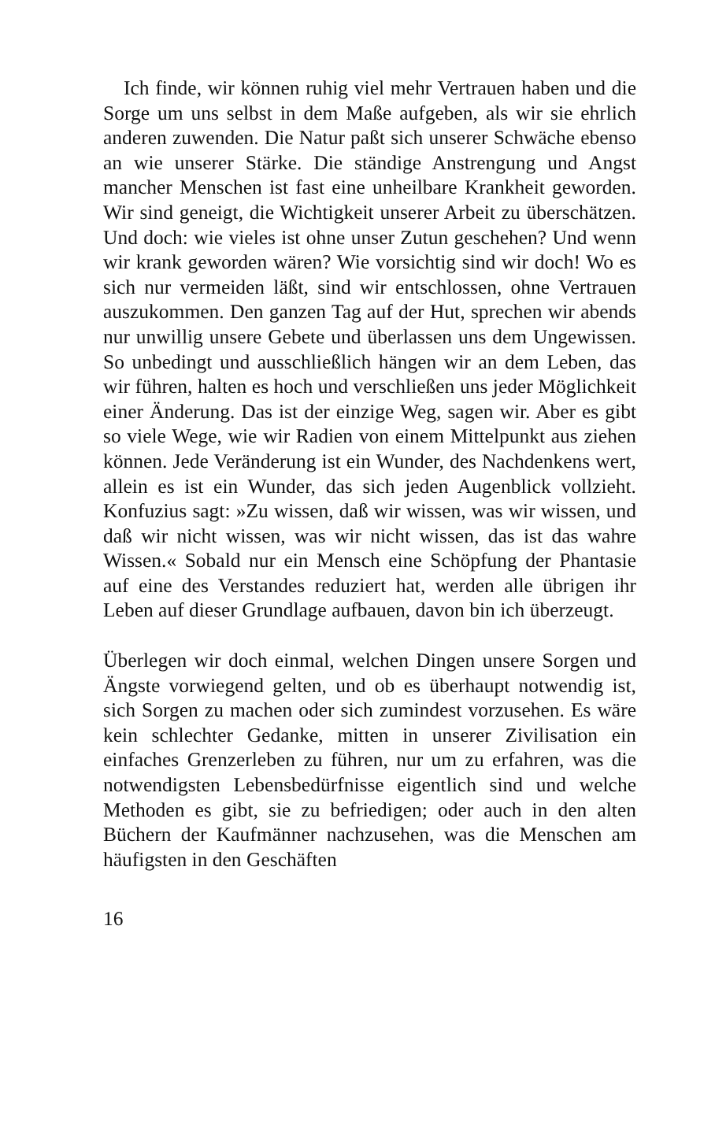Ich finde, wir können ruhig viel mehr Vertrauen haben und die Sorge um uns selbst in dem Maße aufgeben, als wir sie ehrlich anderen zuwenden. Die Natur paßt sich unserer Schwäche ebenso an wie unserer Stärke. Die ständige Anstrengung und Angst mancher Menschen ist fast eine unheilbare Krankheit geworden. Wir sind geneigt, die Wichtigkeit unserer Arbeit zu überschätzen. Und doch: wie vieles ist ohne unser Zutun geschehen? Und wenn wir krank geworden wären? Wie vorsichtig sind wir doch! Wo es sich nur vermeiden läßt, sind wir entschlossen, ohne Vertrauen auszukommen. Den ganzen Tag auf der Hut, sprechen wir abends nur unwillig unsere Gebete und überlassen uns dem Ungewissen. So unbedingt und ausschließlich hängen wir an dem Leben, das wir führen, halten es hoch und verschließen uns jeder Möglichkeit einer Änderung. Das ist der einzige Weg, sagen wir. Aber es gibt so viele Wege, wie wir Radien von einem Mittelpunkt aus ziehen können. Jede Veränderung ist ein Wunder, des Nachdenkens wert, allein es ist ein Wunder, das sich jeden Augenblick vollzieht. Konfuzius sagt: »Zu wissen, daß wir wissen, was wir wissen, und daß wir nicht wissen, was wir nicht wissen, das ist das wahre Wissen.« Sobald nur ein Mensch eine Schöpfung der Phantasie auf eine des Verstandes reduziert hat, werden alle übrigen ihr Leben auf dieser Grundlage aufbauen, davon bin ich überzeugt.
Überlegen wir doch einmal, welchen Dingen unsere Sorgen und Ängste vorwiegend gelten, und ob es überhaupt notwendig ist, sich Sorgen zu machen oder sich zumindest vorzusehen. Es wäre kein schlechter Gedanke, mitten in unserer Zivilisation ein einfaches Grenzerleben zu führen, nur um zu erfahren, was die notwendigsten Lebensbedürfnisse eigentlich sind und welche Methoden es gibt, sie zu befriedigen; oder auch in den alten Büchern der Kaufmänner nachzusehen, was die Menschen am häufigsten in den Geschäften
16